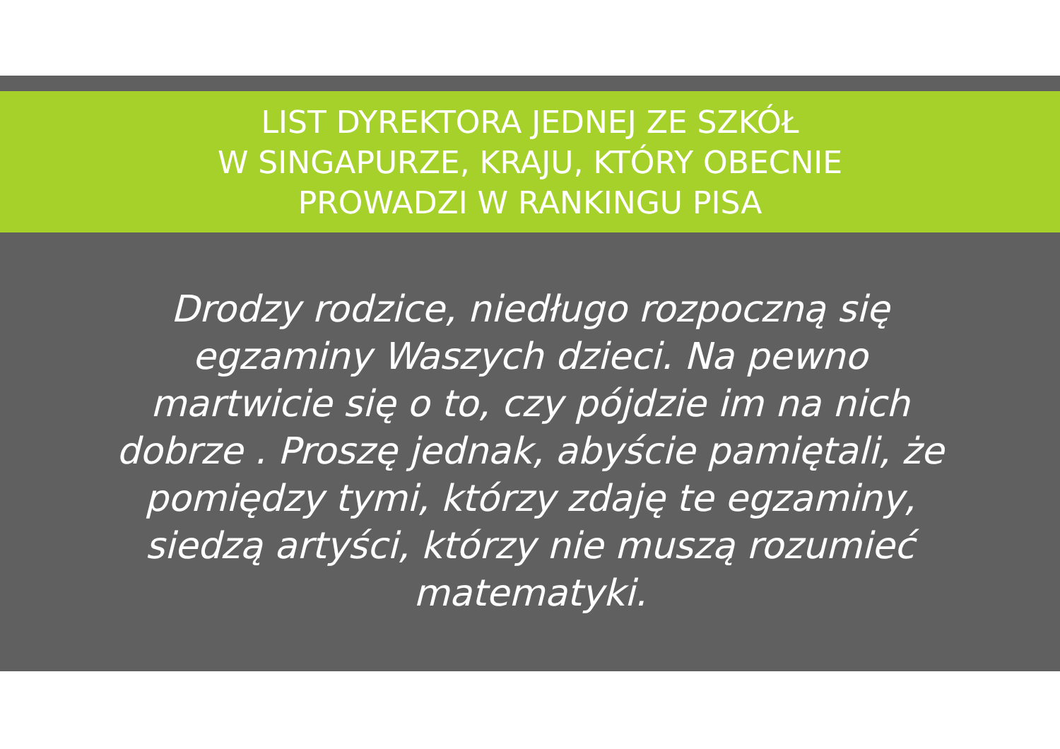LIST DYREKTORA JEDNEJ ZE SZKÓŁ
W SINGAPURZE, KRAJU, KTÓRY OBECNIE
PROWADZI W RANKINGU PISA
Drodzy rodzice, niedługo rozpoczną się egzaminy Waszych dzieci. Na pewno martwicie się o to, czy pójdzie im na nich dobrze . Proszę jednak, abyście pamiętali, że pomiędzy tymi, którzy zdaję te egzaminy, siedzą artyści, którzy nie muszą rozumieć matematyki.